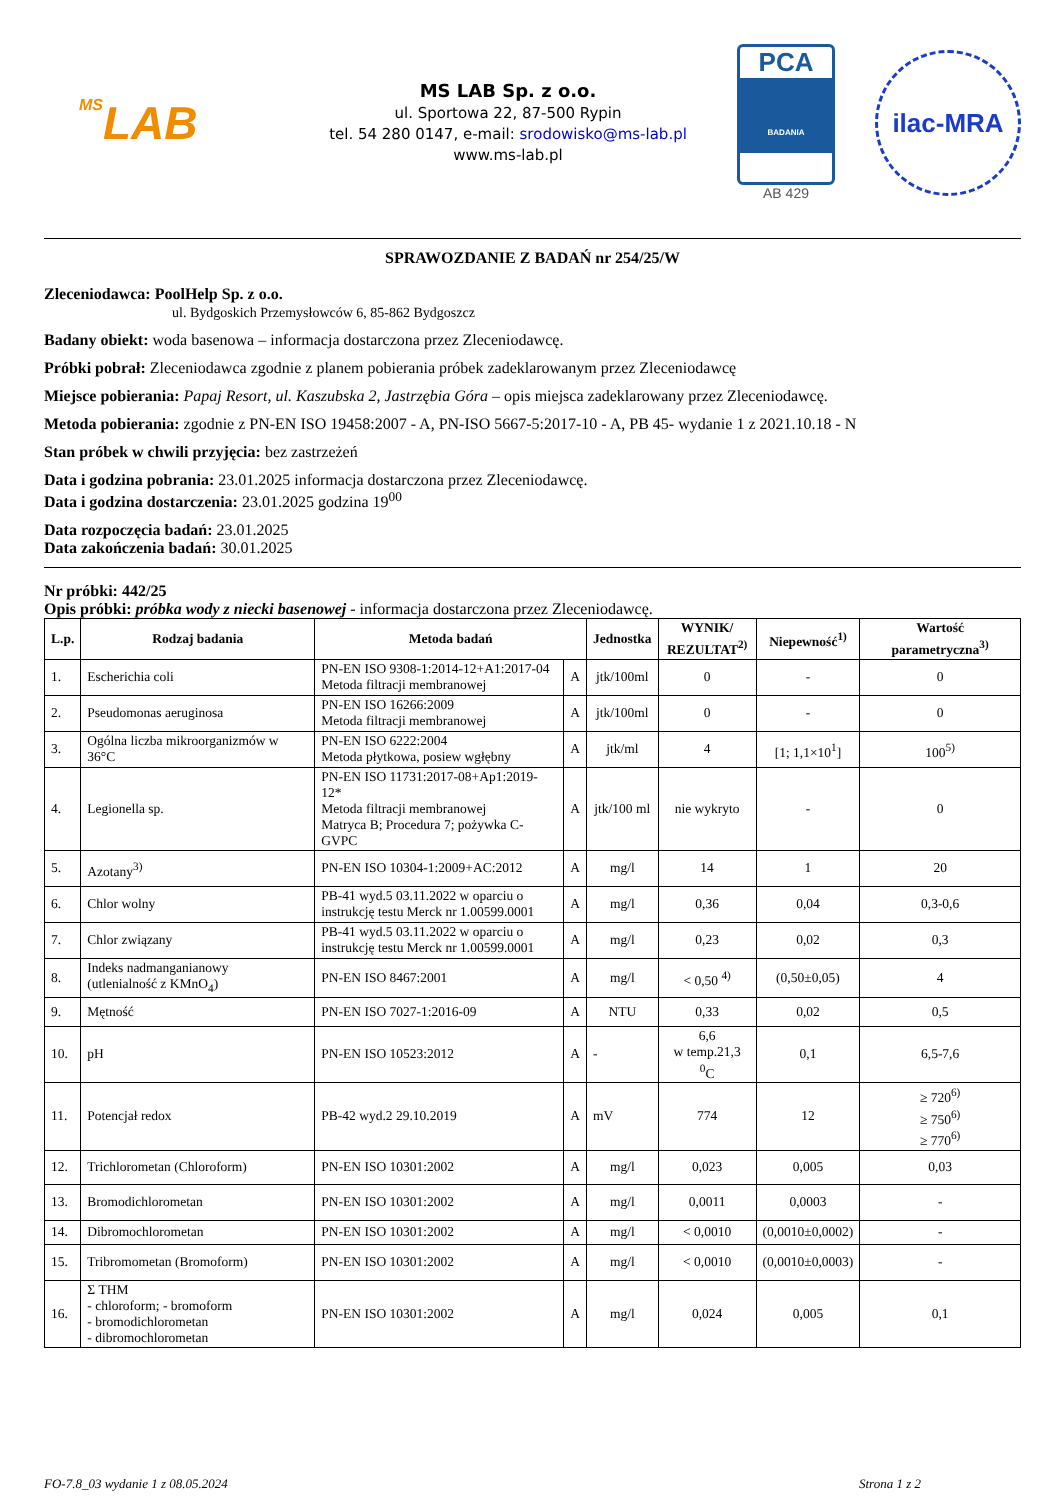MSLAB
MS LAB Sp. z o.o.
ul. Sportowa 22, 87-500 Rypin
tel. 54 280 0147, e-mail: srodowisko@ms-lab.pl
www.ms-lab.pl
PCA
BADANIA
AB 429
ilac-MRA
SPRAWOZDANIE Z BADAŃ nr 254/25/W
Zleceniodawca: PoolHelp Sp. z o.o.
ul. Bydgoskich Przemysłowców 6, 85-862 Bydgoszcz
Badany obiekt: woda basenowa – informacja dostarczona przez Zleceniodawcę.
Próbki pobrał: Zleceniodawca zgodnie z planem pobierania próbek zadeklarowanym przez Zleceniodawcę
Miejsce pobierania: Papaj Resort, ul. Kaszubska 2, Jastrzębia Góra – opis miejsca zadeklarowany przez Zleceniodawcę.
Metoda pobierania: zgodnie z PN-EN ISO 19458:2007 - A, PN-ISO 5667-5:2017-10 - A, PB 45- wydanie 1 z 2021.10.18 - N
Stan próbek w chwili przyjęcia: bez zastrzeżeń
Data i godzina pobrania: 23.01.2025 informacja dostarczona przez Zleceniodawcę.
Data i godzina dostarczenia: 23.01.2025 godzina 19<sup>00</sup>
Data rozpoczęcia badań: 23.01.2025
Data zakończenia badań: 30.01.2025
Nr próbki: 442/25
Opis próbki: próbka wody z niecki basenowej - informacja dostarczona przez Zleceniodawcę.
| L.p. | Rodzaj badania | Metoda badań | | Jednostka | WYNIK/ REZULTAT<sup>2)</sup> | Niepewność<sup>1)</sup> | Wartość parametryczna<sup>3)</sup> |
| --- | --- | --- | --- | --- | --- | --- | --- |
| 1. | Escherichia coli | PN-EN ISO 9308-1:2014-12+A1:2017-04 Metoda filtracji membranowej | A | jtk/100ml | 0 | - | 0 |
| 2. | Pseudomonas aeruginosa | PN-EN ISO 16266:2009 Metoda filtracji membranowej | A | jtk/100ml | 0 | - | 0 |
| 3. | Ogólna liczba mikroorganizmów w 36°C | PN-EN ISO 6222:2004 Metoda płytkowa, posiew wgłębny | A | jtk/ml | 4 | [1; 1,1×10<sup>1</sup>] | 100<sup>5)</sup> |
| 4. | Legionella sp. | PN-EN ISO 11731:2017-08+Ap1:2019-12* Metoda filtracji membranowej Matryca B; Procedura 7; pożywka C-GVPC | A | jtk/100 ml | nie wykryto | - | 0 |
| 5. | Azotany<sup>3)</sup> | PN-EN ISO 10304-1:2009+AC:2012 | A | mg/l | 14 | 1 | 20 |
| 6. | Chlor wolny | PB-41 wyd.5 03.11.2022 w oparciu o instrukcję testu Merck nr 1.00599.0001 | A | mg/l | 0,36 | 0,04 | 0,3-0,6 |
| 7. | Chlor związany | PB-41 wyd.5 03.11.2022 w oparciu o instrukcję testu Merck nr 1.00599.0001 | A | mg/l | 0,23 | 0,02 | 0,3 |
| 8. | Indeks nadmanganianowy (utlenialność z KMnO<sub>4</sub>) | PN-EN ISO 8467:2001 | A | mg/l | < 0,50 <sup>4)</sup> | (0,50±0,05) | 4 |
| 9. | Mętność | PN-EN ISO 7027-1:2016-09 | A | NTU | 0,33 | 0,02 | 0,5 |
| 10. | pH | PN-EN ISO 10523:2012 | A | - | 6,6 w temp.21,3 <sup>0</sup>C | 0,1 | 6,5-7,6 |
| 11. | Potencjał redox | PB-42 wyd.2 29.10.2019 | A | mV | 774 | 12 | ≥ 720<sup>6)</sup> ≥ 750<sup>6)</sup> ≥ 770<sup>6)</sup> |
| 12. | Trichlorometan (Chloroform) | PN-EN ISO 10301:2002 | A | mg/l | 0,023 | 0,005 | 0,03 |
| 13. | Bromodichlorometan | PN-EN ISO 10301:2002 | A | mg/l | 0,0011 | 0,0003 | - |
| 14. | Dibromochlorometan | PN-EN ISO 10301:2002 | A | mg/l | < 0,0010 | (0,0010±0,0002) | - |
| 15. | Tribromometan (Bromoform) | PN-EN ISO 10301:2002 | A | mg/l | < 0,0010 | (0,0010±0,0003) | - |
| 16. | Σ THM - chloroform; - bromoform - bromodichlorometan - dibromochlorometan | PN-EN ISO 10301:2002 | A | mg/l | 0,024 | 0,005 | 0,1 |
FO-7.8_03 wydanie 1 z 08.05.2024 Strona 1 z 2